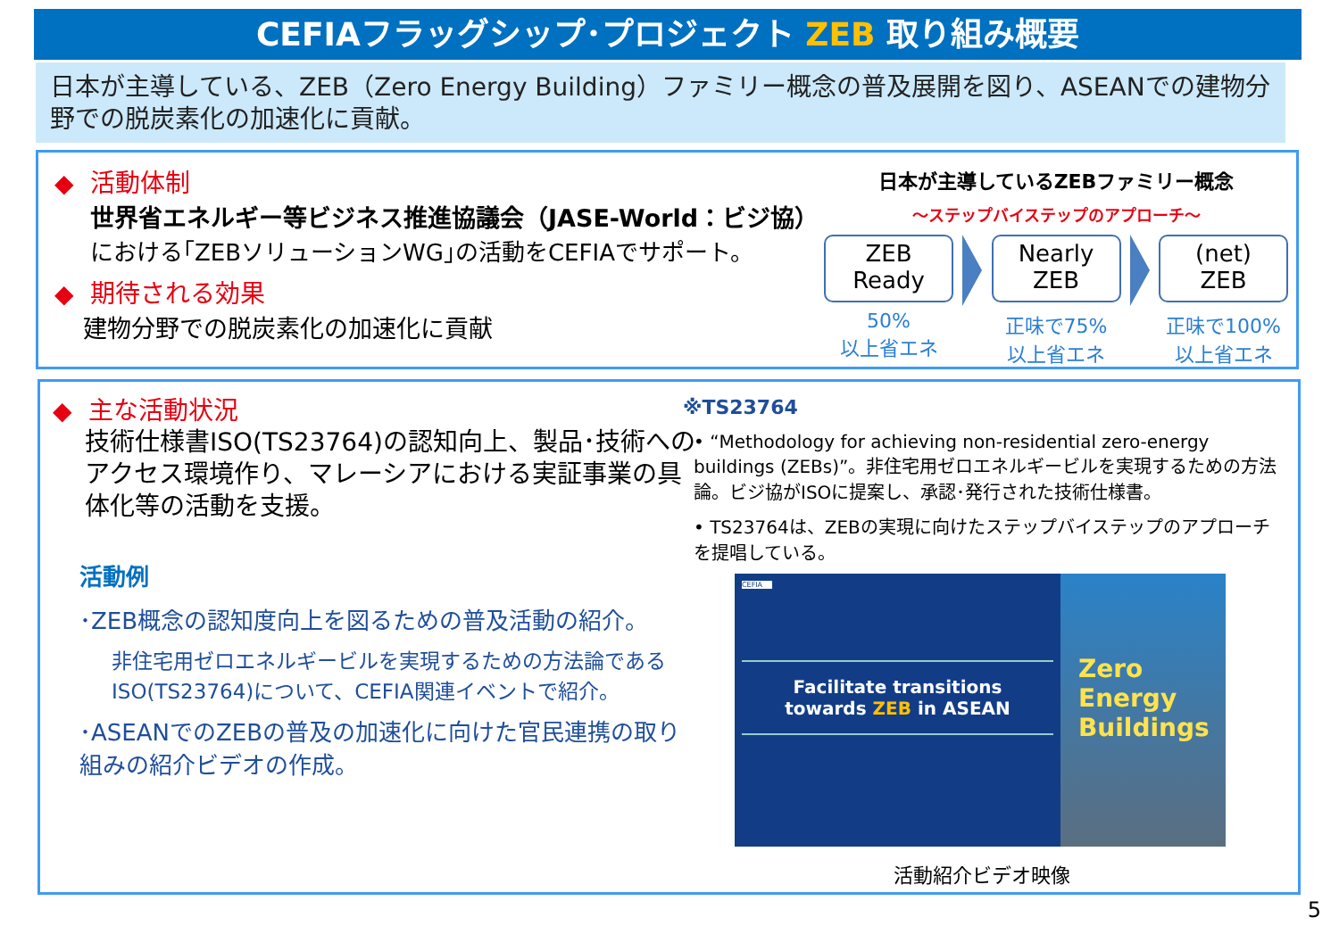CEFIAフラッグシップ･プロジェクト ZEB 取り組み概要
日本が主導している、ZEB（Zero Energy Building）ファミリー概念の普及展開を図り、ASEANでの建物分野での脱炭素化の加速化に貢献。
◆ 活動体制
世界省エネルギー等ビジネス推進協議会（JASE-World：ビジ協）
における｢ZEBソリューションWG｣の活動をCEFIAでサポート。
◆ 期待される効果
建物分野での脱炭素化の加速化に貢献
日本が主導しているZEBファミリー概念
～ステップバイステップのアプローチ～
ZEB
Ready
50%
以上省エネ
Nearly
ZEB
正味で75%
以上省エネ
(net)
ZEB
正味で100%
以上省エネ
◆ 主な活動状況
技術仕様書ISO(TS23764)の認知向上、製品･技術へのアクセス環境作り、マレーシアにおける実証事業の具体化等の活動を支援。
活動例
･ZEB概念の認知度向上を図るための普及活動の紹介。
非住宅用ゼロエネルギービルを実現するための方法論であるISO(TS23764)について、CEFIA関連イベントで紹介。
･ASEANでのZEBの普及の加速化に向けた官民連携の取り組みの紹介ビデオの作成。
※TS23764
• “Methodology for achieving non-residential zero-energy buildings (ZEBs)”。非住宅用ゼロエネルギービルを実現するための方法論。ビジ協がISOに提案し、承認･発行された技術仕様書。
• TS23764は、ZEBの実現に向けたステップバイステップのアプローチを提唱している。
CEFIA
Facilitate transitions
towards ZEB in ASEAN
Zero
Energy
Buildings
活動紹介ビデオ映像
5